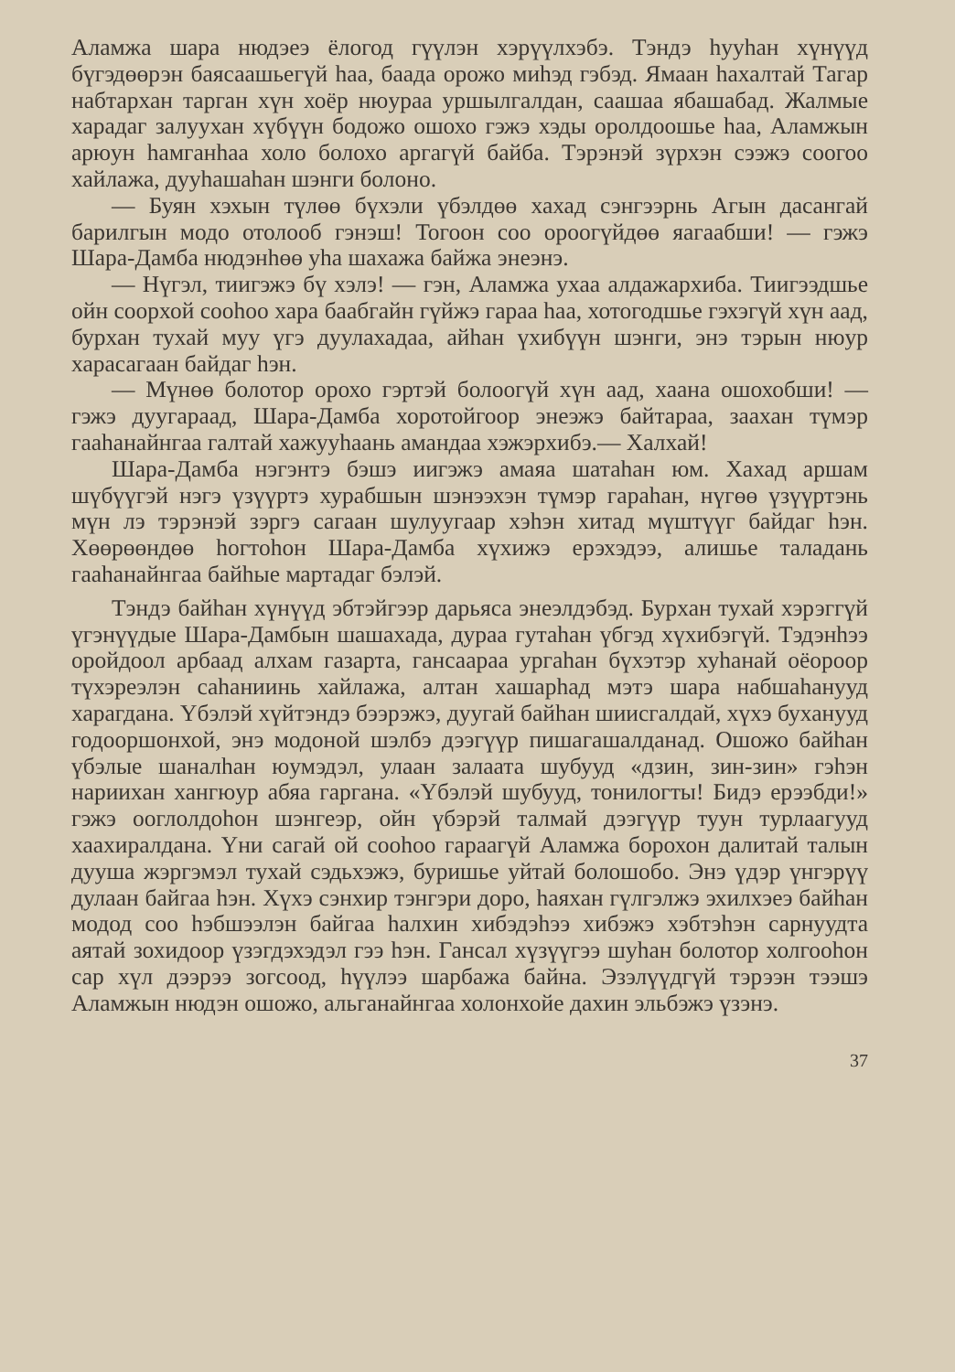Аламжа шара нюдэеэ ёлогод гүүлэн хэрүүлхэбэ. Тэндэ һууһан хүнүүд бүгэдөөрэн баясаашьегүй һаа, баада орожо миһэд гэбэд. Ямаан һахалтай Тагар набтархан тарган хүн хоёр нюураа уршылгалдан, саашаа ябашабад. Жалмые харадаг залуухан хүбүүн бодожо ошохо гэжэ хэды оролдоошье һаа, Аламжын арюун һамганһаа холо болохо аргагүй байба. Тэрэнэй зүрхэн сээжэ соогоо хайлажа, дууһашаһан шэнги болоно.
— Буян хэхын түлөө бүхэли үбэлдөө хахад сэнгээрнь Агын дасангай барилгын модо отолооб гэнэш! Тогоон соо ороогүйдөө яагаабши! — гэжэ Шара-Дамба нюдэнһөө уһа шахажа байжа энеэнэ.
— Нүгэл, тиигэжэ бү хэлэ! — гэн, Аламжа ухаа алдажархиба. Тиигээдшье ойн соорхой сооһоо хара баабгайн гүйжэ гараа һаа, хотогодшье гэхэгүй хүн аад, бурхан тухай муу үгэ дуулахадаа, айһан үхибүүн шэнги, энэ тэрын нюур харасагаан байдаг һэн.
— Мүнөө болотор орохо гэртэй болоогүй хүн аад, хаана ошохобши! — гэжэ дуугараад, Шара-Дамба хоротойгоор энеэжэ байтараа, заахан түмэр гааһанайнгаа галтай хажууһаань амандаа хэжэрхибэ.— Халхай!
Шара-Дамба нэгэнтэ бэшэ иигэжэ амаяа шатаһан юм. Хахад аршам шүбүүгэй нэгэ үзүүртэ хурабшын шэнээхэн түмэр гараһан, нүгөө үзүүртэнь мүн лэ тэрэнэй зэргэ сагаан шулуугаар хэһэн хитад мүштүүг байдаг һэн. Хөөрөөндөө һогтоһон Шара-Дамба хүхижэ ерэхэдээ, алишье таладань гааһанайнгаа байһые мартадаг бэлэй.
Тэндэ байһан хүнүүд эбтэйгээр дарьяса энеэлдэбэд. Бурхан тухай хэрэггүй үгэнүүдые Шара-Дамбын шашахада, дураа гутаһан үбгэд хүхибэгүй. Тэдэнһээ оройдоол арбаад алхам газарта, гансаараа ургаһан бүхэтэр хуһанай оёороор түхэреэлэн саһаниинь хайлажа, алтан хашарһад мэтэ шара набшаһанууд харагдана. Үбэлэй хүйтэндэ бээрэжэ, дуугай байһан шиисгалдай, хүхэ буханууд годооршонхой, энэ модоной шэлбэ дээгүүр пишагашалданад. Ошожо байһан үбэлые шаналһан юумэдэл, улаан залаата шубууд «дзин, зин-зин» гэһэн нариихан хангюур абяа гаргана. «Үбэлэй шубууд, тонилогты! Бидэ ерээбди!» гэжэ ооглолдоһон шэнгеэр, ойн үбэрэй талмай дээгүүр туун турлаагууд хаахиралдана. Үни сагай ой сооһоо гараагүй Аламжа борохон далитай талын дууша жэргэмэл тухай сэдьхэжэ, буришье уйтай болошобо. Энэ үдэр үнгэрүү дулаан байгаа һэн. Хүхэ сэнхир тэнгэри доро, һаяхан гүлгэлжэ эхилхэеэ байһан модод соо һэбшээлэн байгаа һалхин хибэдэһээ хибэжэ хэбтэһэн сарнуудта аятай зохидоор үзэгдэхэдэл гээ һэн. Гансал хүзүүгээ шуһан болотор холгооһон сар хүл дээрээ зогсоод, һүүлээ шарбажа байна. Эзэлүүдгүй тэрээн тээшэ Аламжын нюдэн ошожо, альганайнгаа холонхойе дахин эльбэжэ үзэнэ.
37